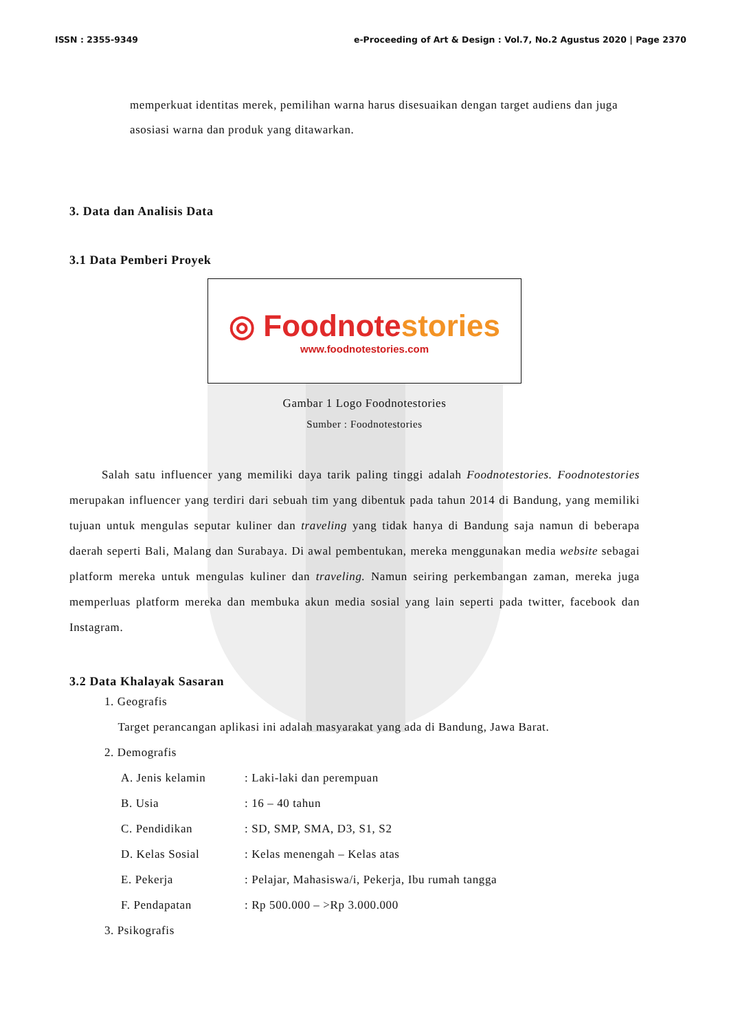ISSN : 2355-9349 e-Proceeding of Art & Design : Vol.7, No.2 Agustus 2020 | Page 2370
memperkuat identitas merek, pemilihan warna harus disesuaikan dengan target audiens dan juga asosiasi warna dan produk yang ditawarkan.
3. Data dan Analisis Data
3.1 Data Pemberi Proyek
◎ Foodnotestories
www.foodnotestories.com
Gambar 1 Logo Foodnotestories
Sumber : Foodnotestories
Salah satu influencer yang memiliki daya tarik paling tinggi adalah Foodnotestories. Foodnotestories merupakan influencer yang terdiri dari sebuah tim yang dibentuk pada tahun 2014 di Bandung, yang memiliki tujuan untuk mengulas seputar kuliner dan traveling yang tidak hanya di Bandung saja namun di beberapa daerah seperti Bali, Malang dan Surabaya. Di awal pembentukan, mereka menggunakan media website sebagai platform mereka untuk mengulas kuliner dan traveling. Namun seiring perkembangan zaman, mereka juga memperluas platform mereka dan membuka akun media sosial yang lain seperti pada twitter, facebook dan Instagram.
3.2 Data Khalayak Sasaran
1. Geografis
Target perancangan aplikasi ini adalah masyarakat yang ada di Bandung, Jawa Barat.
2. Demografis
A. Jenis kelamin: Laki-laki dan perempuan
B. Usia: 16 – 40 tahun
C. Pendidikan: SD, SMP, SMA, D3, S1, S2
D. Kelas Sosial: Kelas menengah – Kelas atas
E. Pekerja: Pelajar, Mahasiswa/i, Pekerja, Ibu rumah tangga
F. Pendapatan: Rp 500.000 – >Rp 3.000.000
3. Psikografis